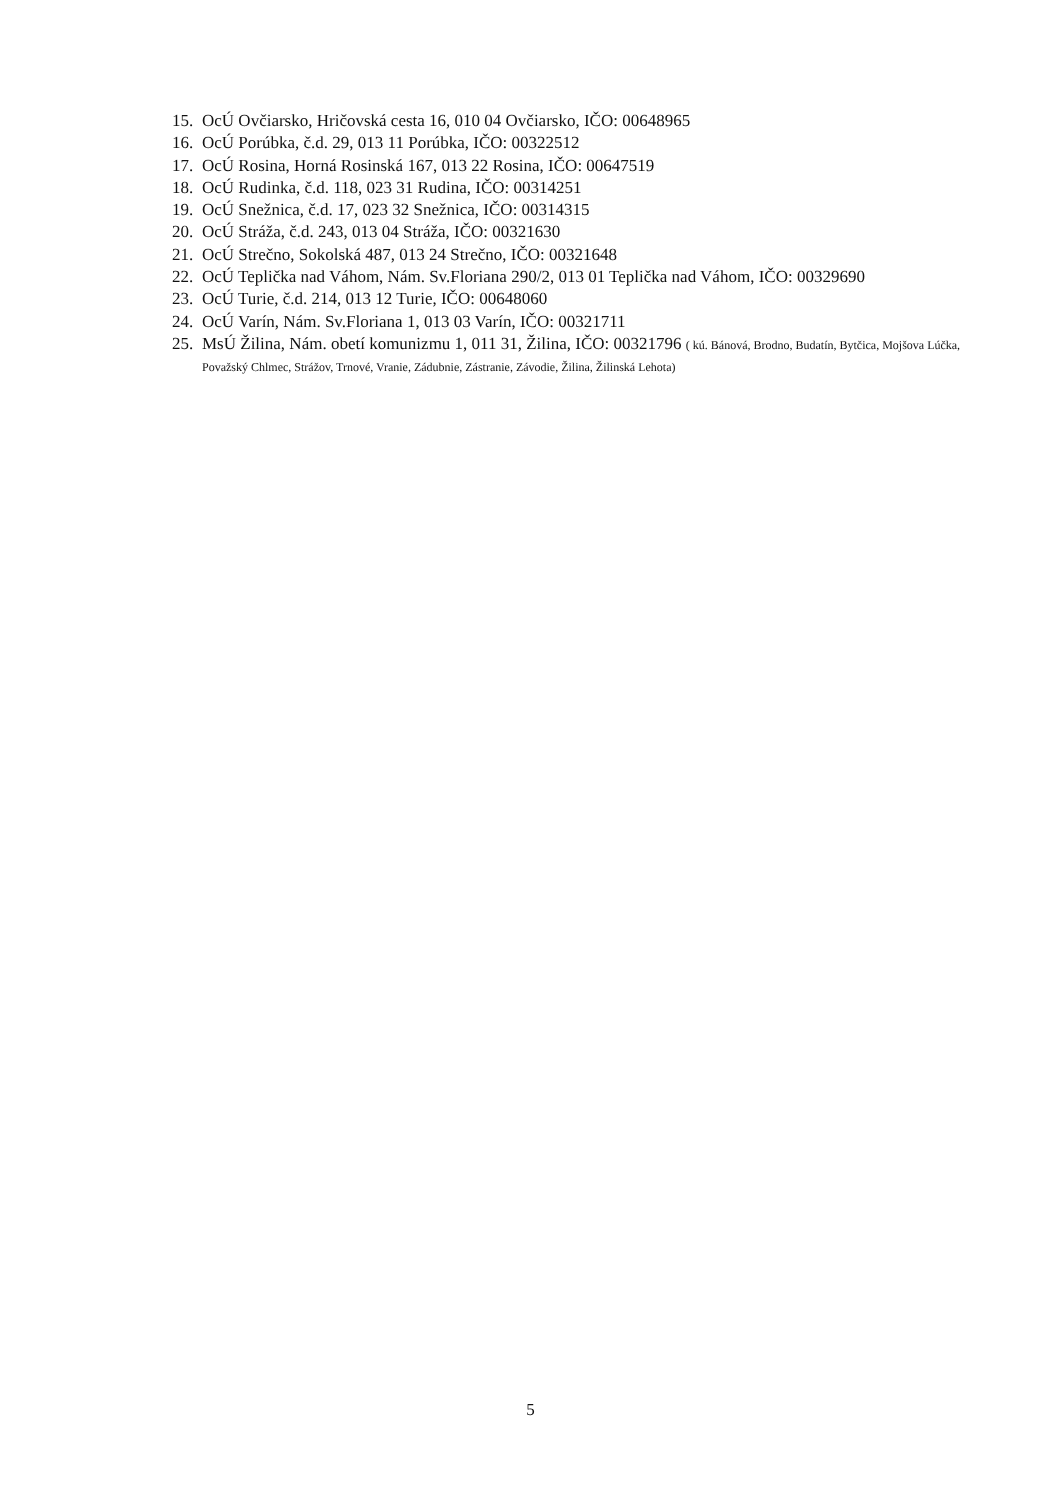15. OcÚ Ovčiarsko, Hričovská cesta 16, 010 04 Ovčiarsko, IČO: 00648965
16. OcÚ Porúbka, č.d. 29, 013 11 Porúbka, IČO: 00322512
17. OcÚ Rosina, Horná Rosinská 167, 013 22 Rosina, IČO: 00647519
18. OcÚ Rudinka, č.d. 118, 023 31 Rudina, IČO: 00314251
19. OcÚ Snežnica, č.d. 17, 023 32 Snežnica, IČO: 00314315
20. OcÚ Stráža, č.d. 243, 013 04 Stráža, IČO: 00321630
21. OcÚ Strečno, Sokolská 487, 013 24 Strečno, IČO: 00321648
22. OcÚ Teplička nad Váhom, Nám. Sv.Floriana 290/2, 013 01 Teplička nad Váhom, IČO: 00329690
23. OcÚ Turie, č.d. 214, 013 12 Turie, IČO: 00648060
24. OcÚ Varín, Nám. Sv.Floriana 1, 013 03 Varín, IČO: 00321711
25. MsÚ Žilina, Nám. obetí komunizmu 1, 011 31, Žilina, IČO: 00321796 ( kú. Bánová, Brodno, Budatín, Bytčica, Mojšova Lúčka, Považský Chlmec, Strážov, Trnové, Vranie, Zádubnie, Zástranie, Závodie, Žilina, Žilinská Lehota)
5